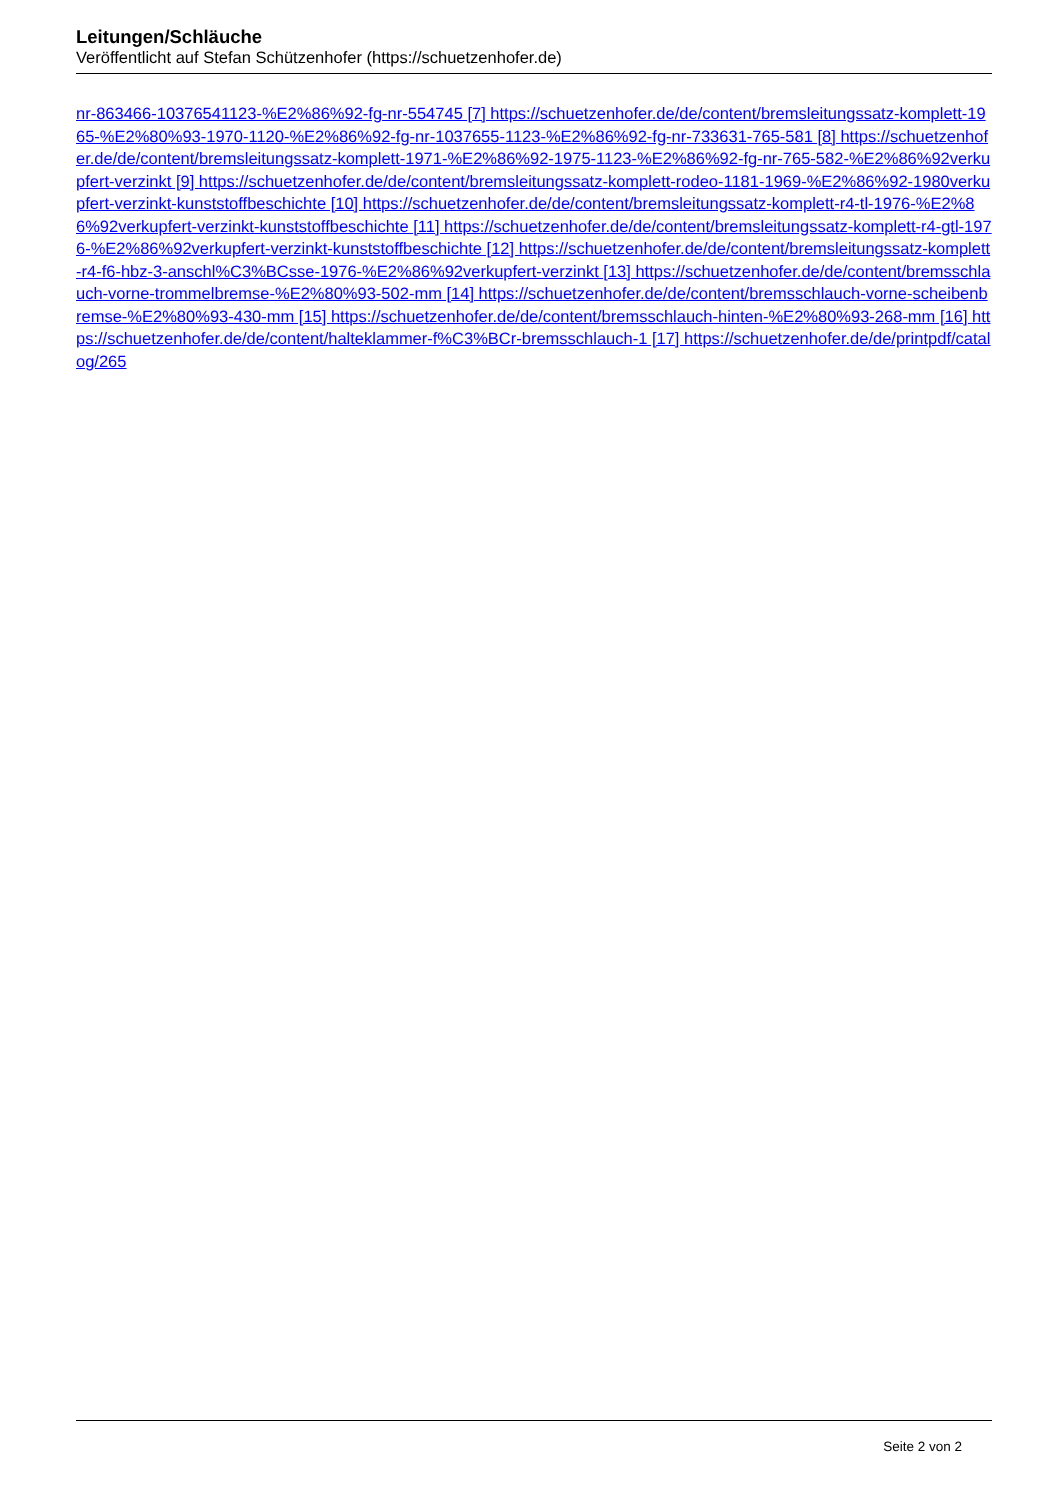Leitungen/Schläuche
Veröffentlicht auf Stefan Schützenhofer (https://schuetzenhofer.de)
nr-863466-10376541123-%E2%86%92-fg-nr-554745 [7] https://schuetzenhofer.de/de/content/bremsleitungssatz-komplett-1965-%E2%80%93-1970-1120-%E2%86%92-fg-nr-1037655-1123-%E2%86%92-fg-nr-733631-765-581 [8] https://schuetzenhofer.de/de/content/bremsleitungssatz-komplett-1971-%E2%86%92-1975-1123-%E2%86%92-fg-nr-765-582-%E2%86%92verkupfert-verzinkt [9] https://schuetzenhofer.de/de/content/bremsleitungssatz-komplett-rodeo-1181-1969-%E2%86%92-1980verkupfert-verzinkt-kunststoffbeschichte [10] https://schuetzenhofer.de/de/content/bremsleitungssatz-komplett-r4-tl-1976-%E2%86%92verkupfert-verzinkt-kunststoffbeschichte [11] https://schuetzenhofer.de/de/content/bremsleitungssatz-komplett-r4-gtl-1976-%E2%86%92verkupfert-verzinkt-kunststoffbeschichte [12] https://schuetzenhofer.de/de/content/bremsleitungssatz-komplett-r4-f6-hbz-3-anschl%C3%BCsse-1976-%E2%86%92verkupfert-verzinkt [13] https://schuetzenhofer.de/de/content/bremsschlauch-vorne-trommelbremse-%E2%80%93-502-mm [14] https://schuetzenhofer.de/de/content/bremsschlauch-vorne-scheibenbremse-%E2%80%93-430-mm [15] https://schuetzenhofer.de/de/content/bremsschlauch-hinten-%E2%80%93-268-mm [16] https://schuetzenhofer.de/de/content/halteklammer-f%C3%BCr-bremsschlauch-1 [17] https://schuetzenhofer.de/de/printpdf/catalog/265
Seite 2 von 2